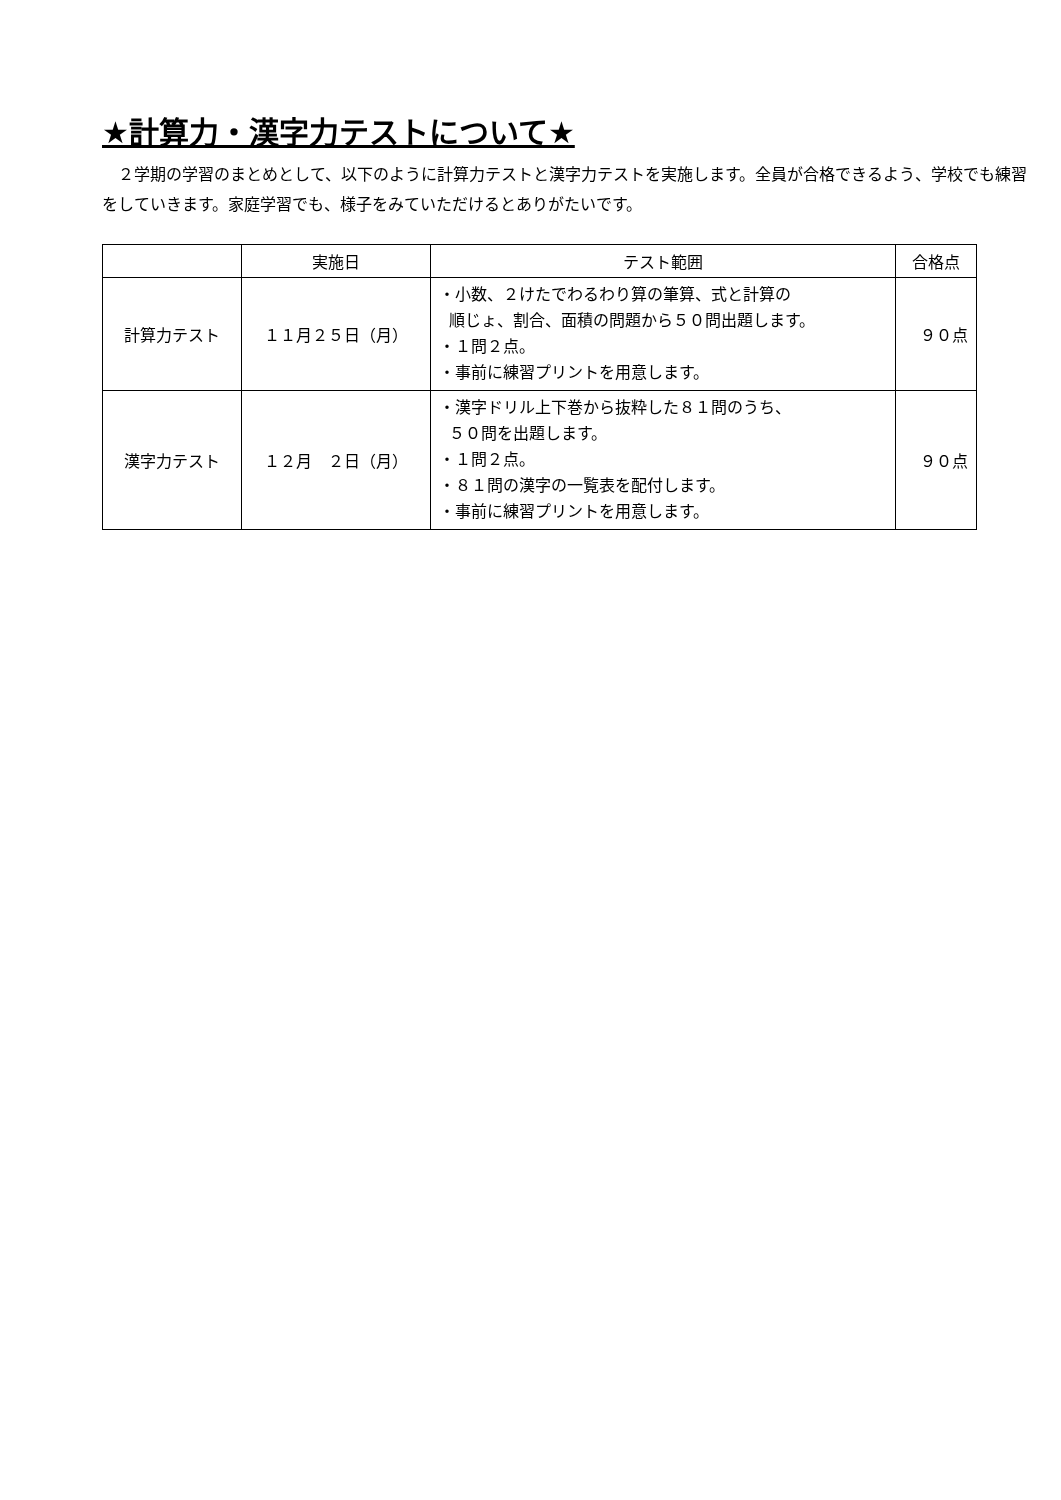★計算力・漢字力テストについて★
２学期の学習のまとめとして、以下のように計算力テストと漢字力テストを実施します。全員が合格できるよう、学校でも練習をしていきます。家庭学習でも、様子をみていただけるとありがたいです。
| | 実施日 | テスト範囲 | 合格点 |
| --- | --- | --- | --- |
| 計算力テスト | １１月２５日（月） | ・小数、２けたでわるわり算の筆算、式と計算の 順じょ、割合、面積の問題から５０問出題します。 ・１問２点。 ・事前に練習プリントを用意します。 | ９０点 |
| 漢字力テスト | １２月 ２日（月） | ・漢字ドリル上下巻から抜粋した８１問のうち、 ５０問を出題します。 ・１問２点。 ・８１問の漢字の一覧表を配付します。 ・事前に練習プリントを用意します。 | ９０点 |